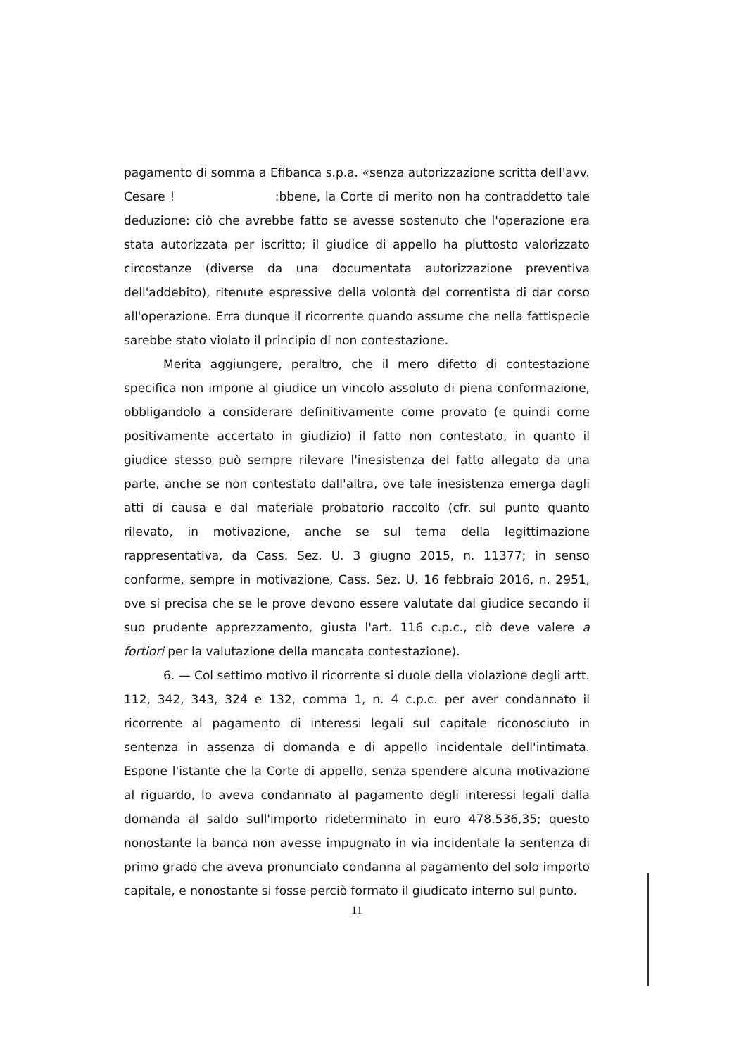pagamento di somma a Efibanca s.p.a. «senza autorizzazione scritta dell'avv. Cesare ! :bbene, la Corte di merito non ha contraddetto tale deduzione: ciò che avrebbe fatto se avesse sostenuto che l'operazione era stata autorizzata per iscritto; il giudice di appello ha piuttosto valorizzato circostanze (diverse da una documentata autorizzazione preventiva dell'addebito), ritenute espressive della volontà del correntista di dar corso all'operazione. Erra dunque il ricorrente quando assume che nella fattispecie sarebbe stato violato il principio di non contestazione.
Merita aggiungere, peraltro, che il mero difetto di contestazione specifica non impone al giudice un vincolo assoluto di piena conformazione, obbligandolo a considerare definitivamente come provato (e quindi come positivamente accertato in giudizio) il fatto non contestato, in quanto il giudice stesso può sempre rilevare l'inesistenza del fatto allegato da una parte, anche se non contestato dall'altra, ove tale inesistenza emerga dagli atti di causa e dal materiale probatorio raccolto (cfr. sul punto quanto rilevato, in motivazione, anche se sul tema della legittimazione rappresentativa, da Cass. Sez. U. 3 giugno 2015, n. 11377; in senso conforme, sempre in motivazione, Cass. Sez. U. 16 febbraio 2016, n. 2951, ove si precisa che se le prove devono essere valutate dal giudice secondo il suo prudente apprezzamento, giusta l'art. 116 c.p.c., ciò deve valere a fortiori per la valutazione della mancata contestazione).
6. — Col settimo motivo il ricorrente si duole della violazione degli artt. 112, 342, 343, 324 e 132, comma 1, n. 4 c.p.c. per aver condannato il ricorrente al pagamento di interessi legali sul capitale riconosciuto in sentenza in assenza di domanda e di appello incidentale dell'intimata. Espone l'istante che la Corte di appello, senza spendere alcuna motivazione al riguardo, lo aveva condannato al pagamento degli interessi legali dalla domanda al saldo sull'importo rideterminato in euro 478.536,35; questo nonostante la banca non avesse impugnato in via incidentale la sentenza di primo grado che aveva pronunciato condanna al pagamento del solo importo capitale, e nonostante si fosse perciò formato il giudicato interno sul punto.
11